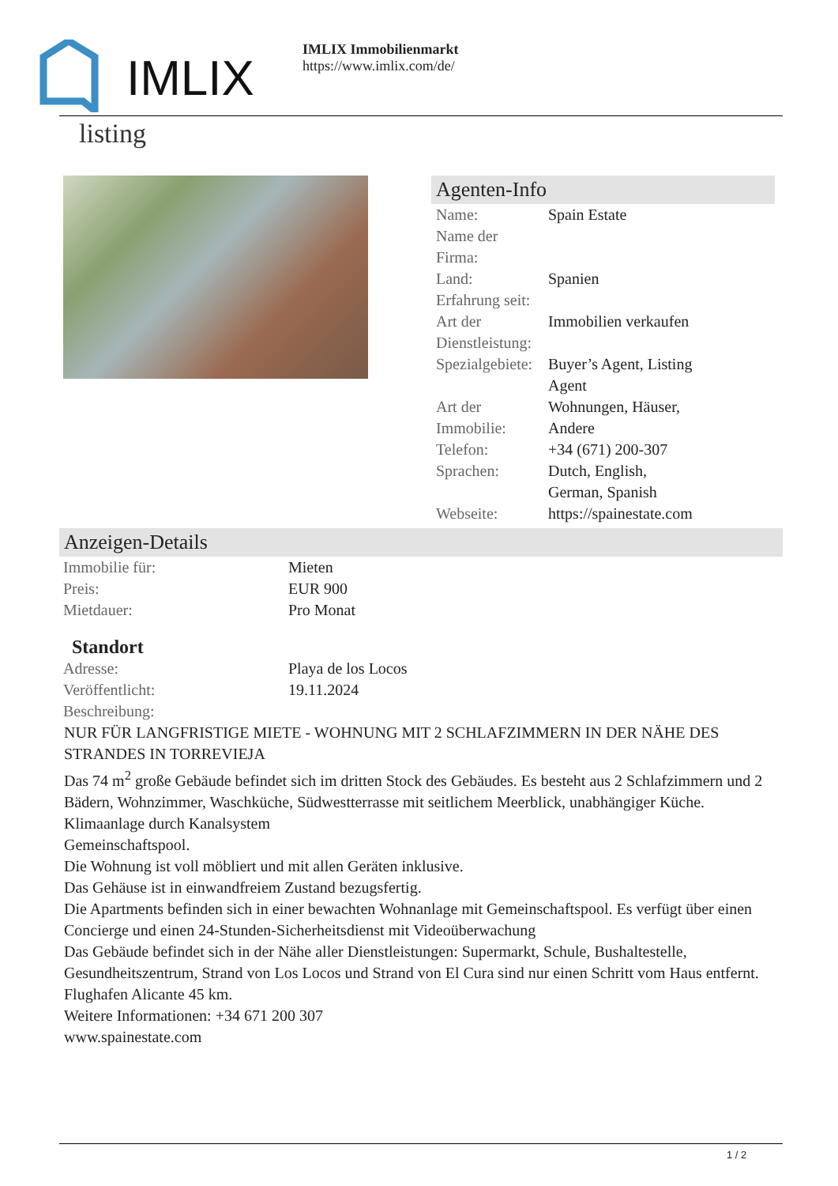IMLIX
IMLIX Immobilienmarkt
https://www.imlix.com/de/
listing
Agenten-Info
| Name: | Spain Estate |
| Name der Firma: | |
| Land: | Spanien |
| Erfahrung seit: | |
| Art der Dienstleistung: | Immobilien verkaufen |
| Spezialgebiete: | Buyer’s Agent, Listing Agent |
| Art der Immobilie: | Wohnungen, Häuser, Andere |
| Telefon: | +34 (671) 200-307 |
| Sprachen: | Dutch, English, German, Spanish |
| Webseite: | https://spainestate.com |
Anzeigen-Details
| Immobilie für: | Mieten |
| Preis: | EUR 900 |
| Mietdauer: | Pro Monat |
Standort
| Adresse: | Playa de los Locos |
| Veröffentlicht: | 19.11.2024 |
| Beschreibung: | |
NUR FÜR LANGFRISTIGE MIETE - WOHNUNG MIT 2 SCHLAFZIMMERN IN DER NÄHE DES STRANDES IN TORREVIEJA
Das 74 m<sup>2</sup> große Gebäude befindet sich im dritten Stock des Gebäudes. Es besteht aus 2 Schlafzimmern und 2 Bädern, Wohnzimmer, Waschküche, Südwestterrasse mit seitlichem Meerblick, unabhängiger Küche.
Klimaanlage durch Kanalsystem
Gemeinschaftspool.
Die Wohnung ist voll möbliert und mit allen Geräten inklusive.
Das Gehäuse ist in einwandfreiem Zustand bezugsfertig.
Die Apartments befinden sich in einer bewachten Wohnanlage mit Gemeinschaftspool. Es verfügt über einen Concierge und einen 24-Stunden-Sicherheitsdienst mit Videoüberwachung
Das Gebäude befindet sich in der Nähe aller Dienstleistungen: Supermarkt, Schule, Bushaltestelle, Gesundheitszentrum, Strand von Los Locos und Strand von El Cura sind nur einen Schritt vom Haus entfernt.
Flughafen Alicante 45 km.
Weitere Informationen: +34 671 200 307
www.spainestate.com
1 / 2